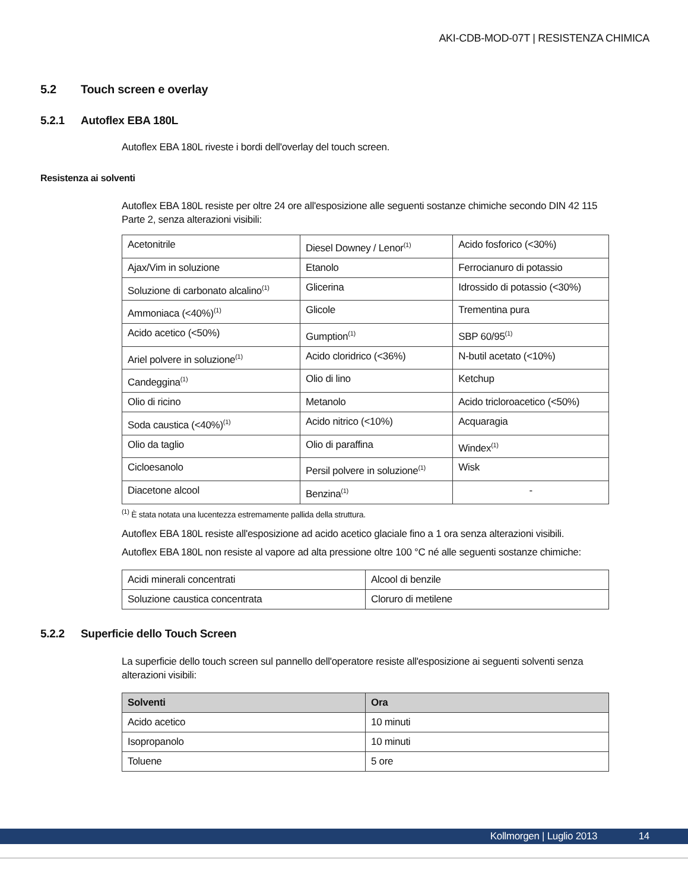AKI-CDB-MOD-07T | RESISTENZA CHIMICA
5.2 Touch screen e overlay
5.2.1 Autoflex EBA 180L
Autoflex EBA 180L riveste i bordi dell'overlay del touch screen.
Resistenza ai solventi
Autoflex EBA 180L resiste per oltre 24 ore all'esposizione alle seguenti sostanze chimiche secondo DIN 42 115 Parte 2, senza alterazioni visibili:
| Acetonitrile | Diesel Downey / Lenor<sup>(1)</sup> | Acido fosforico (<30%) |
| Ajax/Vim in soluzione | Etanolo | Ferrocianuro di potassio |
| Soluzione di carbonato alcalino<sup>(1)</sup> | Glicerina | Idrossido di potassio (<30%) |
| Ammoniaca (<40%)<sup>(1)</sup> | Glicole | Trementina pura |
| Acido acetico (<50%) | Gumption<sup>(1)</sup> | SBP 60/95<sup>(1)</sup> |
| Ariel polvere in soluzione<sup>(1)</sup> | Acido cloridrico (<36%) | N-butil acetato (<10%) |
| Candeggina<sup>(1)</sup> | Olio di lino | Ketchup |
| Olio di ricino | Metanolo | Acido tricloroacetico (<50%) |
| Soda caustica (<40%)<sup>(1)</sup> | Acido nitrico (<10%) | Acquaragia |
| Olio da taglio | Olio di paraffina | Windex<sup>(1)</sup> |
| Cicloesanolo | Persil polvere in soluzione<sup>(1)</sup> | Wisk |
| Diacetone alcool | Benzina<sup>(1)</sup> | - |
<sup>(1)</sup> È stata notata una lucentezza estremamente pallida della struttura.
Autoflex EBA 180L resiste all'esposizione ad acido acetico glaciale fino a 1 ora senza alterazioni visibili.
Autoflex EBA 180L non resiste al vapore ad alta pressione oltre 100 °C né alle seguenti sostanze chimiche:
| Acidi minerali concentrati | Alcool di benzile |
| Soluzione caustica concentrata | Cloruro di metilene |
5.2.2 Superficie dello Touch Screen
La superficie dello touch screen sul pannello dell'operatore resiste all'esposizione ai seguenti solventi senza alterazioni visibili:
| Solventi | Ora |
| --- | --- |
| Acido acetico | 10 minuti |
| Isopropanolo | 10 minuti |
| Toluene | 5 ore |
Kollmorgen | Luglio 2013 14